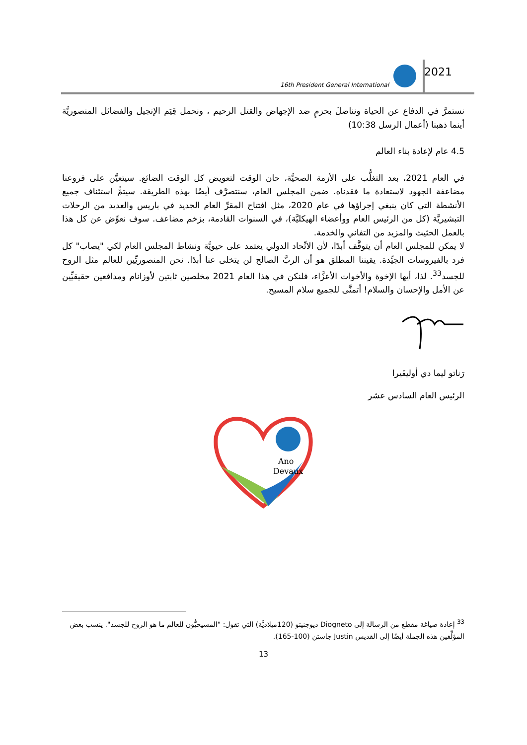16th President General International
2021
نستمرَّ في الدفاع عن الحياة ونناضلَ بحزمٍ ضد الإجهاض والقتل الرحيم ، ونحمل قِيَم الإنجيل والفضائل المنصوريَّة أينما ذهبنا (أعمال الرسل 10:38)
4.5 عام لإعادة بناء العالم
في العام 2021، بعد التغلُّب على الأزمة الصحيَّة، حان الوقت لتعويض كل الوقت الضائع. سيتعيَّن على فروعنا مضاعفة الجهود لاستعادة ما فقدناه. ضمن المجلس العام، سنتصرَّف أيضًا بهذه الطريقة. سيتمُّ استئناف جميع الأنشطة التي كان ينبغي إجراؤها في عام 2020، مثل افتتاح المقرِّ العام الجديد في باريس والعديد من الرحلات التبشيريَّة (كل من الرئيس العام ووأعضاء الهيكليَّة)، في السنوات القادمة، بزخم مضاعف. سوف نعوِّض عن كل هذا بالعمل الحثيث والمزيد من التفاني والخدمة.
لا يمكن للمجلس العام أن يتوقَّف أبدًا، لأن الاتِّحاد الدولي يعتمد على حيويَّة ونشاط المجلس العام لكي "يصاب" كل فرد بالفيروسات الجيِّدة. يقيننا المطلق هو أن الربَّ الصالح لن يتخلى عنا أبدًا. نحن المنصوريِّين للعالم مثل الروح للجسد<sup>33</sup>. لذا، أيها الإخوة والأخوات الأعزَّاء، فلنكن في هذا العام 2021 مخلصين ثابتين لأوزانام ومدافعين حقيقيِّين عن الأمل والإحسان والسلام! أتمنَّى للجميع سلام المسيح.
رَناتو ليما دي أوليفَيرا
الرئيس العام السادس عشر
Ano
Devaux
<sup>33</sup> إعادة صياغة مقطع من الرسالة إلى Diogneto ديوجنيتو (120ميلاديَّة) التي تقول: "المسيحيُّون للعالم ما هو الروح للجسد". ينسب بعض المؤلِّفين هذه الجملة أيضًا إلى القديس Justin جاستن (100-165).
13